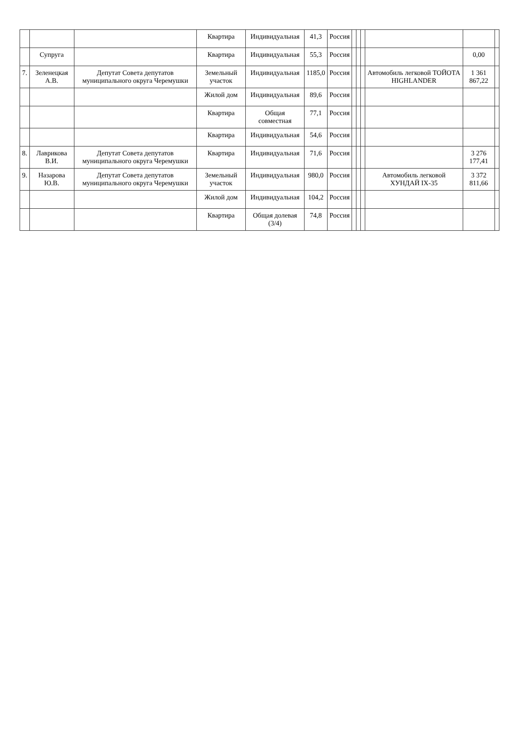| | | | Квартира | Индивидуальная | 41,3 | Россия | | | | | | |
| | Супруга | | Квартира | Индивидуальная | 55,3 | Россия | | | | | 0,00 | |
| 7. | Зеленецкая А.В. | Депутат Совета депутатов муниципального округа Черемушки | Земельный участок | Индивидуальная | 1185,0 | Россия | | | | Автомобиль легковой ТОЙОТА HIGHLANDER | 1 361 867,22 | |
| | | | Жилой дом | Индивидуальная | 89,6 | Россия | | | | | | |
| | | | Квартира | Общая совместная | 77,1 | Россия | | | | | | |
| | | | Квартира | Индивидуальная | 54,6 | Россия | | | | | | |
| 8. | Лаврикова В.И. | Депутат Совета депутатов муниципального округа Черемушки | Квартира | Индивидуальная | 71,6 | Россия | | | | | 3 276 177,41 | |
| 9. | Назарова Ю.В. | Депутат Совета депутатов муниципального округа Черемушки | Земельный участок | Индивидуальная | 980,0 | Россия | | | | Автомобиль легковой ХУНДАЙ IX-35 | 3 372 811,66 | |
| | | | Жилой дом | Индивидуальная | 104,2 | Россия | | | | | | |
| | | | Квартира | Общая долевая (3/4) | 74,8 | Россия | | | | | | |